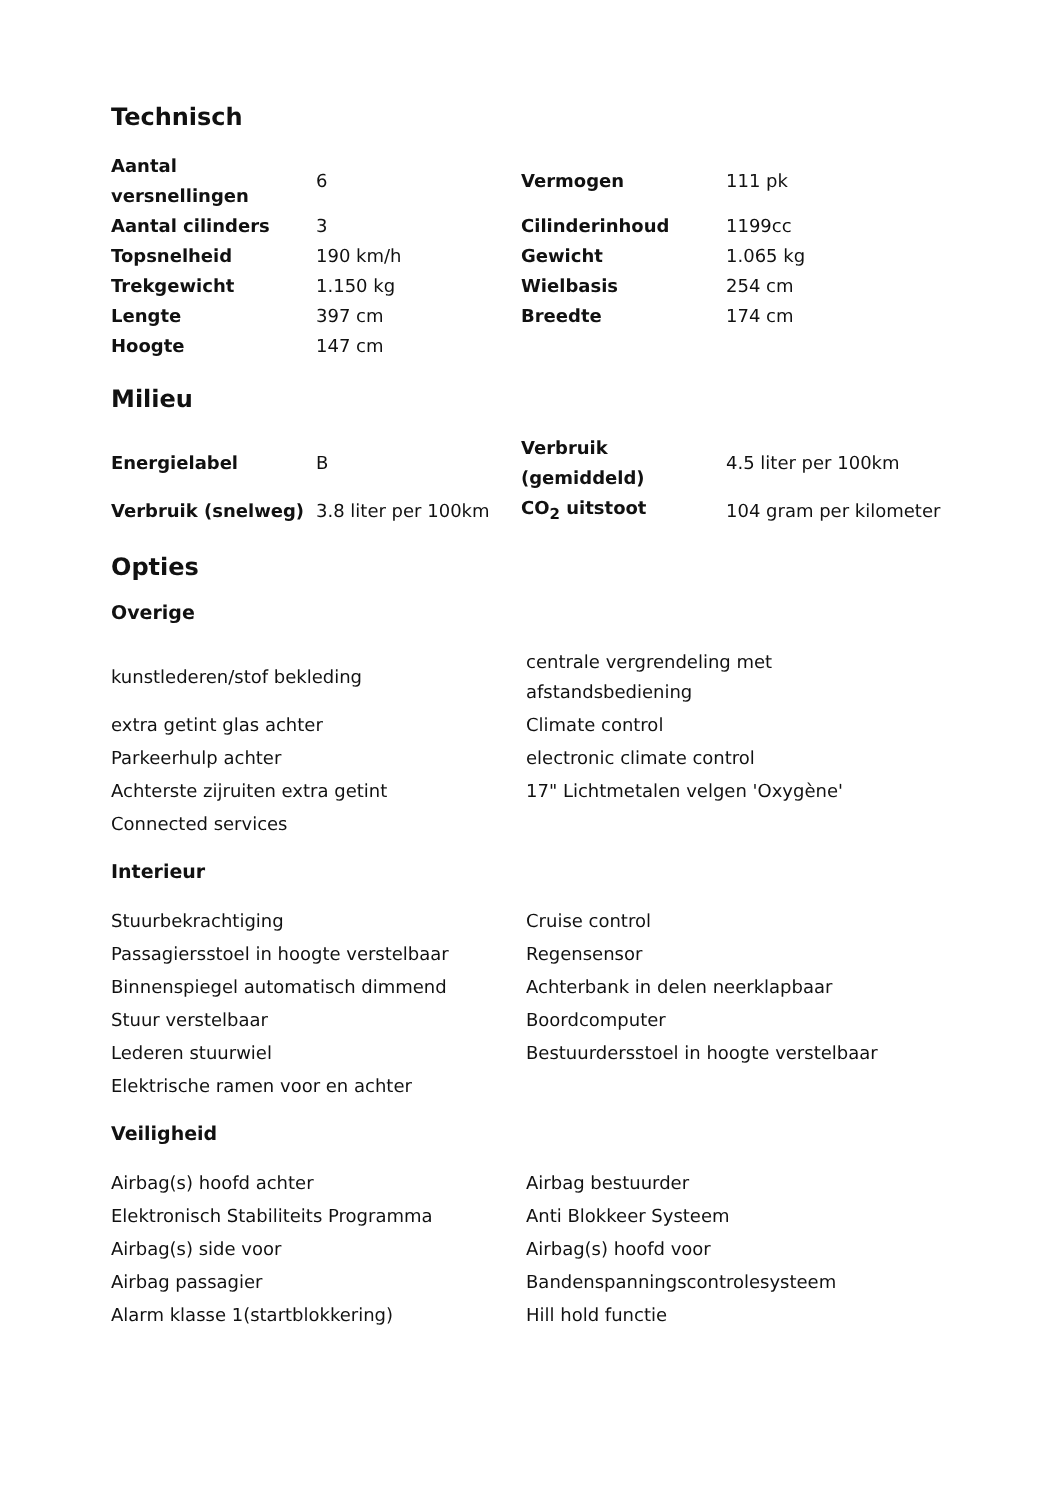Technisch
| Aantal versnellingen | 6 | Vermogen | 111 pk |
| Aantal cilinders | 3 | Cilinderinhoud | 1199cc |
| Topsnelheid | 190 km/h | Gewicht | 1.065 kg |
| Trekgewicht | 1.150 kg | Wielbasis | 254 cm |
| Lengte | 397 cm | Breedte | 174 cm |
| Hoogte | 147 cm | | |
Milieu
| Energielabel | B | Verbruik (gemiddeld) | 4.5 liter per 100km |
| Verbruik (snelweg) | 3.8 liter per 100km | CO<sub>2</sub> uitstoot | 104 gram per kilometer |
Opties
Overige
| kunstlederen/stof bekleding | centrale vergrendeling met afstandsbediening |
| extra getint glas achter | Climate control |
| Parkeerhulp achter | electronic climate control |
| Achterste zijruiten extra getint | 17" Lichtmetalen velgen 'Oxygène' |
| Connected services | |
Interieur
| Stuurbekrachtiging | Cruise control |
| Passagiersstoel in hoogte verstelbaar | Regensensor |
| Binnenspiegel automatisch dimmend | Achterbank in delen neerklapbaar |
| Stuur verstelbaar | Boordcomputer |
| Lederen stuurwiel | Bestuurdersstoel in hoogte verstelbaar |
| Elektrische ramen voor en achter | |
Veiligheid
| Airbag(s) hoofd achter | Airbag bestuurder |
| Elektronisch Stabiliteits Programma | Anti Blokkeer Systeem |
| Airbag(s) side voor | Airbag(s) hoofd voor |
| Airbag passagier | Bandenspanningscontrolesysteem |
| Alarm klasse 1(startblokkering) | Hill hold functie |